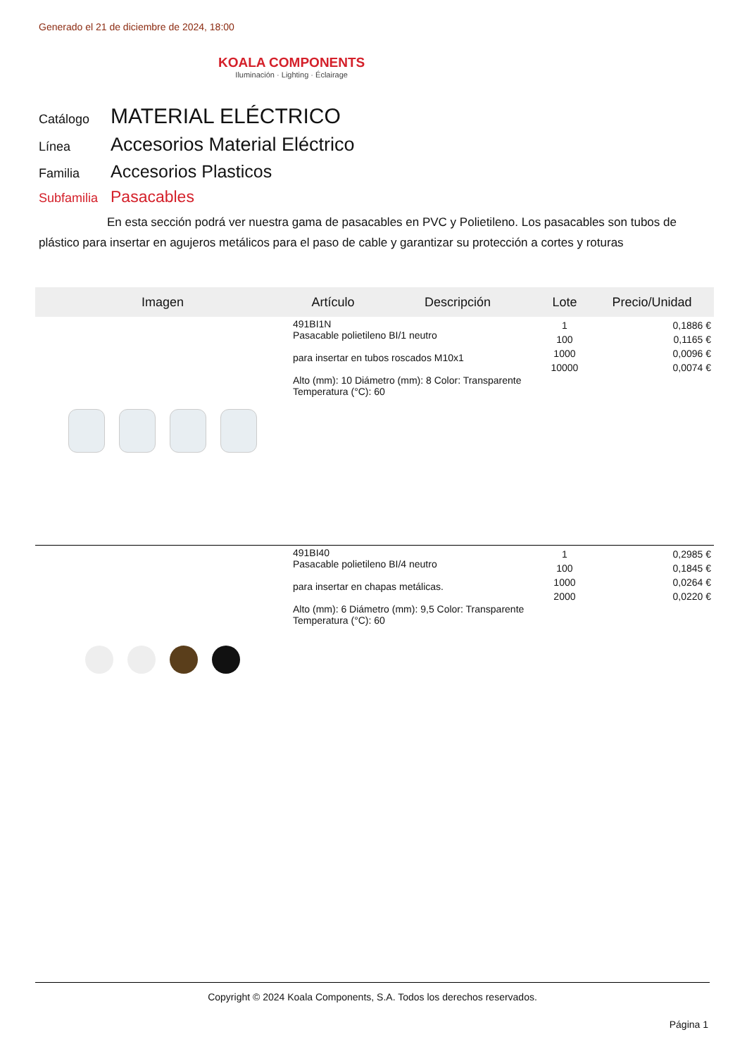Generado el 21 de diciembre de 2024, 18:00
KOALA COMPONENTS
Iluminación · Lighting · Éclairage
Catálogo MATERIAL ELÉCTRICO
Línea Accesorios Material Eléctrico
Familia Accesorios Plasticos
Subfamilia Pasacables
En esta sección podrá ver nuestra gama de pasacables en PVC y Polietileno. Los pasacables son tubos de plástico para insertar en agujeros metálicos para el paso de cable y garantizar su protección a cortes y roturas
| Imagen | Artículo | Descripción | Lote | Precio/Unidad |
| --- | --- | --- | --- | --- |
| | 491BI1N Pasacable polietileno BI/1 neutro para insertar en tubos roscados M10x1 Alto (mm): 10 Diámetro (mm): 8 Color: Transparente Temperatura (°C): 60 | | 1 100 1000 10000 | 0,1886 € 0,1165 € 0,0096 € 0,0074 € |
| | 491BI40 Pasacable polietileno BI/4 neutro para insertar en chapas metálicas. Alto (mm): 6 Diámetro (mm): 9,5 Color: Transparente Temperatura (°C): 60 | | 1 100 1000 2000 | 0,2985 € 0,1845 € 0,0264 € 0,0220 € |
Copyright © 2024 Koala Components, S.A. Todos los derechos reservados.
Página 1